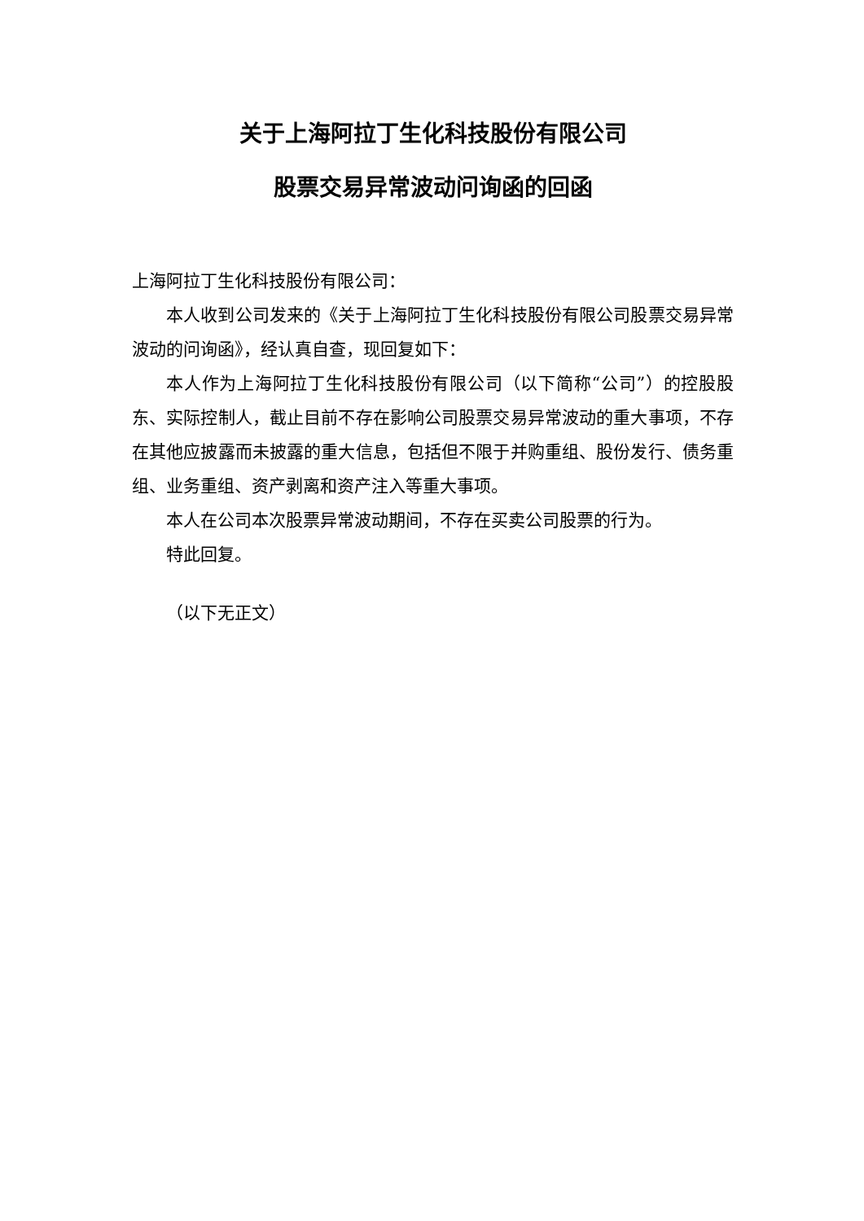关于上海阿拉丁生化科技股份有限公司
股票交易异常波动问询函的回函
上海阿拉丁生化科技股份有限公司：
本人收到公司发来的《关于上海阿拉丁生化科技股份有限公司股票交易异常波动的问询函》，经认真自查，现回复如下：
本人作为上海阿拉丁生化科技股份有限公司（以下简称“公司”）的控股股东、实际控制人，截止目前不存在影响公司股票交易异常波动的重大事项，不存在其他应披露而未披露的重大信息，包括但不限于并购重组、股份发行、债务重组、业务重组、资产剥离和资产注入等重大事项。
本人在公司本次股票异常波动期间，不存在买卖公司股票的行为。
特此回复。
（以下无正文）